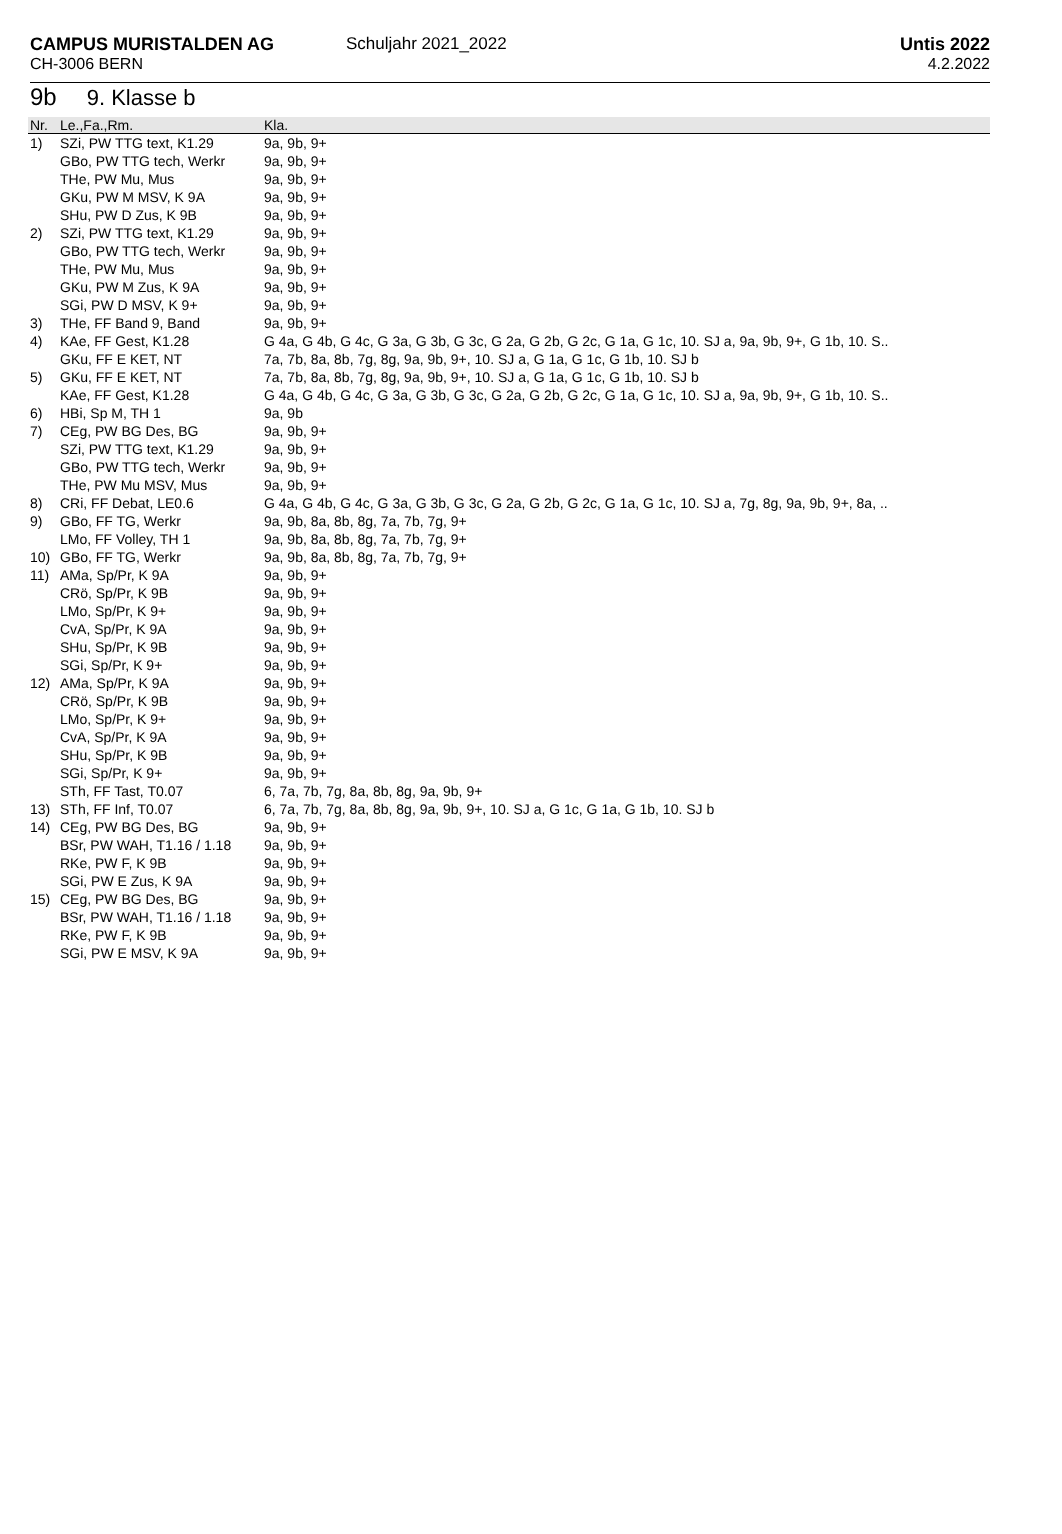CAMPUS MURISTALDEN AG
CH-3006 BERN
Schuljahr 2021_2022
Untis 2022
4.2.2022
9b 9. Klasse b
| Nr. | Le.,Fa.,Rm. | Kla. |
| --- | --- | --- |
| 1) | SZi, PW TTG text, K1.29 | 9a, 9b, 9+ |
| | GBo, PW TTG tech, Werkr | 9a, 9b, 9+ |
| | THe, PW Mu, Mus | 9a, 9b, 9+ |
| | GKu, PW M MSV, K 9A | 9a, 9b, 9+ |
| | SHu, PW D Zus, K 9B | 9a, 9b, 9+ |
| 2) | SZi, PW TTG text, K1.29 | 9a, 9b, 9+ |
| | GBo, PW TTG tech, Werkr | 9a, 9b, 9+ |
| | THe, PW Mu, Mus | 9a, 9b, 9+ |
| | GKu, PW M Zus, K 9A | 9a, 9b, 9+ |
| | SGi, PW D MSV, K 9+ | 9a, 9b, 9+ |
| 3) | THe, FF Band 9, Band | 9a, 9b, 9+ |
| 4) | KAe, FF Gest, K1.28 | G 4a, G 4b, G 4c, G 3a, G 3b, G 3c, G 2a, G 2b, G 2c, G 1a, G 1c, 10. SJ a, 9a, 9b, 9+, G 1b, 10. S.. |
| | GKu, FF E KET, NT | 7a, 7b, 8a, 8b, 7g, 8g, 9a, 9b, 9+, 10. SJ a, G 1a, G 1c, G 1b, 10. SJ b |
| 5) | GKu, FF E KET, NT | 7a, 7b, 8a, 8b, 7g, 8g, 9a, 9b, 9+, 10. SJ a, G 1a, G 1c, G 1b, 10. SJ b |
| | KAe, FF Gest, K1.28 | G 4a, G 4b, G 4c, G 3a, G 3b, G 3c, G 2a, G 2b, G 2c, G 1a, G 1c, 10. SJ a, 9a, 9b, 9+, G 1b, 10. S.. |
| 6) | HBi, Sp M, TH 1 | 9a, 9b |
| 7) | CEg, PW BG Des, BG | 9a, 9b, 9+ |
| | SZi, PW TTG text, K1.29 | 9a, 9b, 9+ |
| | GBo, PW TTG tech, Werkr | 9a, 9b, 9+ |
| | THe, PW Mu MSV, Mus | 9a, 9b, 9+ |
| 8) | CRi, FF Debat, LE0.6 | G 4a, G 4b, G 4c, G 3a, G 3b, G 3c, G 2a, G 2b, G 2c, G 1a, G 1c, 10. SJ a, 7g, 8g, 9a, 9b, 9+, 8a, .. |
| 9) | GBo, FF TG, Werkr | 9a, 9b, 8a, 8b, 8g, 7a, 7b, 7g, 9+ |
| | LMo, FF Volley, TH 1 | 9a, 9b, 8a, 8b, 8g, 7a, 7b, 7g, 9+ |
| 10) | GBo, FF TG, Werkr | 9a, 9b, 8a, 8b, 8g, 7a, 7b, 7g, 9+ |
| 11) | AMa, Sp/Pr, K 9A | 9a, 9b, 9+ |
| | CRö, Sp/Pr, K 9B | 9a, 9b, 9+ |
| | LMo, Sp/Pr, K 9+ | 9a, 9b, 9+ |
| | CvA, Sp/Pr, K 9A | 9a, 9b, 9+ |
| | SHu, Sp/Pr, K 9B | 9a, 9b, 9+ |
| | SGi, Sp/Pr, K 9+ | 9a, 9b, 9+ |
| 12) | AMa, Sp/Pr, K 9A | 9a, 9b, 9+ |
| | CRö, Sp/Pr, K 9B | 9a, 9b, 9+ |
| | LMo, Sp/Pr, K 9+ | 9a, 9b, 9+ |
| | CvA, Sp/Pr, K 9A | 9a, 9b, 9+ |
| | SHu, Sp/Pr, K 9B | 9a, 9b, 9+ |
| | SGi, Sp/Pr, K 9+ | 9a, 9b, 9+ |
| | STh, FF Tast, T0.07 | 6, 7a, 7b, 7g, 8a, 8b, 8g, 9a, 9b, 9+ |
| 13) | STh, FF Inf, T0.07 | 6, 7a, 7b, 7g, 8a, 8b, 8g, 9a, 9b, 9+, 10. SJ a, G 1c, G 1a, G 1b, 10. SJ b |
| 14) | CEg, PW BG Des, BG | 9a, 9b, 9+ |
| | BSr, PW WAH, T1.16 / 1.18 | 9a, 9b, 9+ |
| | RKe, PW F, K 9B | 9a, 9b, 9+ |
| | SGi, PW E Zus, K 9A | 9a, 9b, 9+ |
| 15) | CEg, PW BG Des, BG | 9a, 9b, 9+ |
| | BSr, PW WAH, T1.16 / 1.18 | 9a, 9b, 9+ |
| | RKe, PW F, K 9B | 9a, 9b, 9+ |
| | SGi, PW E MSV, K 9A | 9a, 9b, 9+ |